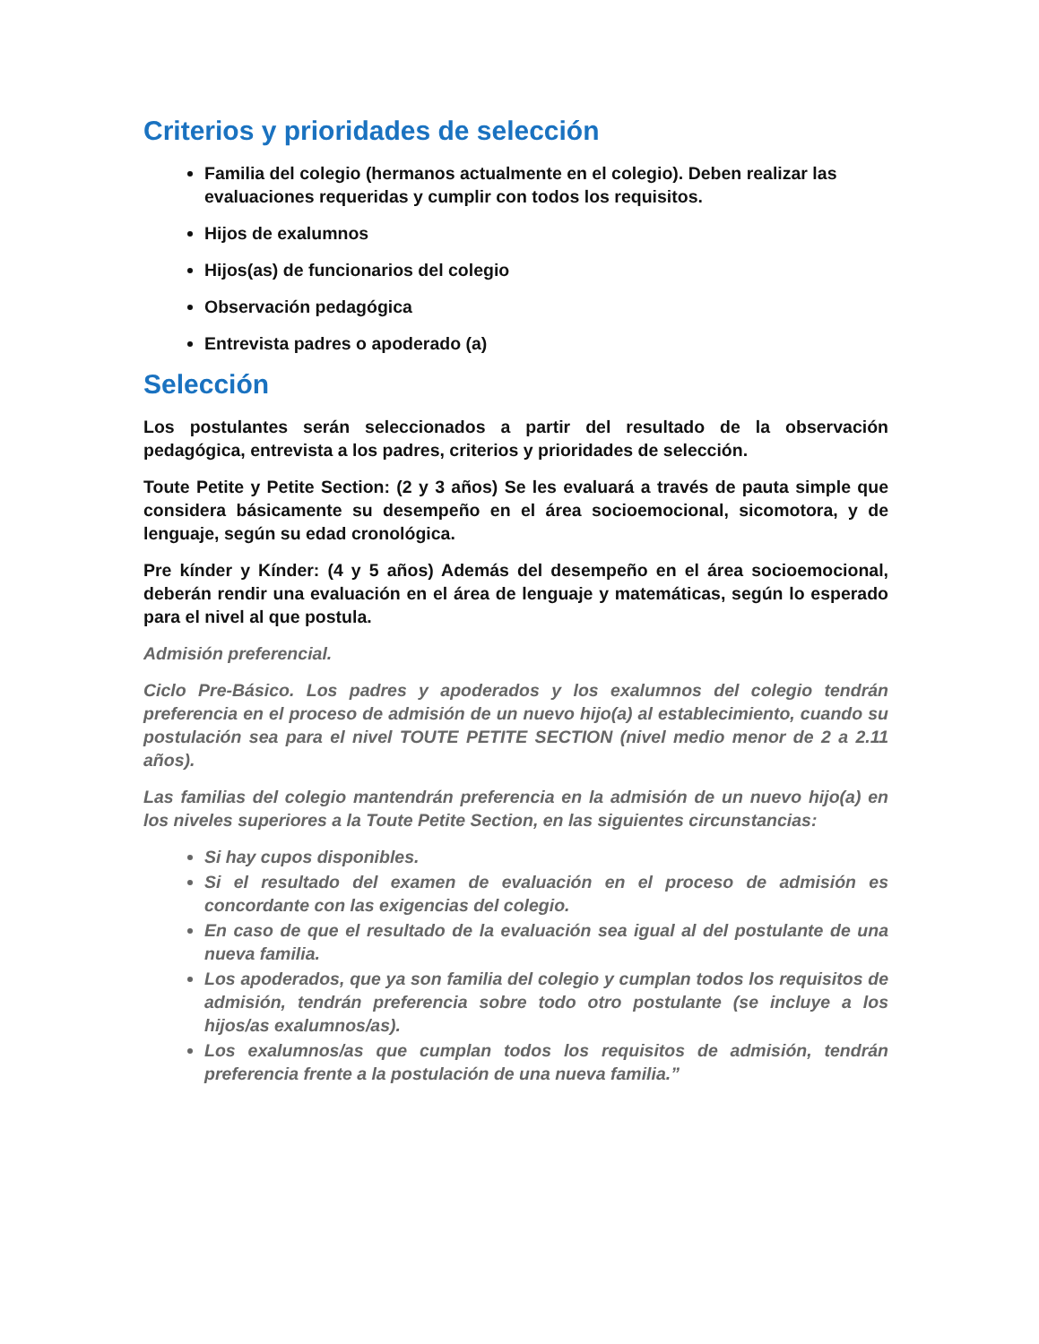Criterios y prioridades de selección
Familia del colegio (hermanos actualmente en el colegio). Deben realizar las evaluaciones requeridas y cumplir con todos los requisitos.
Hijos de exalumnos
Hijos(as) de funcionarios del colegio
Observación pedagógica
Entrevista padres o apoderado (a)
Selección
Los postulantes serán seleccionados a partir del resultado de la observación pedagógica, entrevista a los padres, criterios y prioridades de selección.
Toute Petite y Petite Section: (2 y 3 años) Se les evaluará a través de pauta simple que considera básicamente su desempeño en el área socioemocional, sicomotora, y de lenguaje, según su edad cronológica.
Pre kínder y Kínder: (4 y 5 años) Además del desempeño en el área socioemocional, deberán rendir una evaluación en el área de lenguaje y matemáticas, según lo esperado para el nivel al que postula.
Admisión preferencial.
Ciclo Pre-Básico. Los padres y apoderados y los exalumnos del colegio tendrán preferencia en el proceso de admisión de un nuevo hijo(a) al establecimiento, cuando su postulación sea para el nivel TOUTE PETITE SECTION (nivel medio menor de 2 a 2.11 años).
Las familias del colegio mantendrán preferencia en la admisión de un nuevo hijo(a) en los niveles superiores a la Toute Petite Section, en las siguientes circunstancias:
Si hay cupos disponibles.
Si el resultado del examen de evaluación en el proceso de admisión es concordante con las exigencias del colegio.
En caso de que el resultado de la evaluación sea igual al del postulante de una nueva familia.
Los apoderados, que ya son familia del colegio y cumplan todos los requisitos de admisión, tendrán preferencia sobre todo otro postulante (se incluye a los hijos/as exalumnos/as).
Los exalumnos/as que cumplan todos los requisitos de admisión, tendrán preferencia frente a la postulación de una nueva familia.”